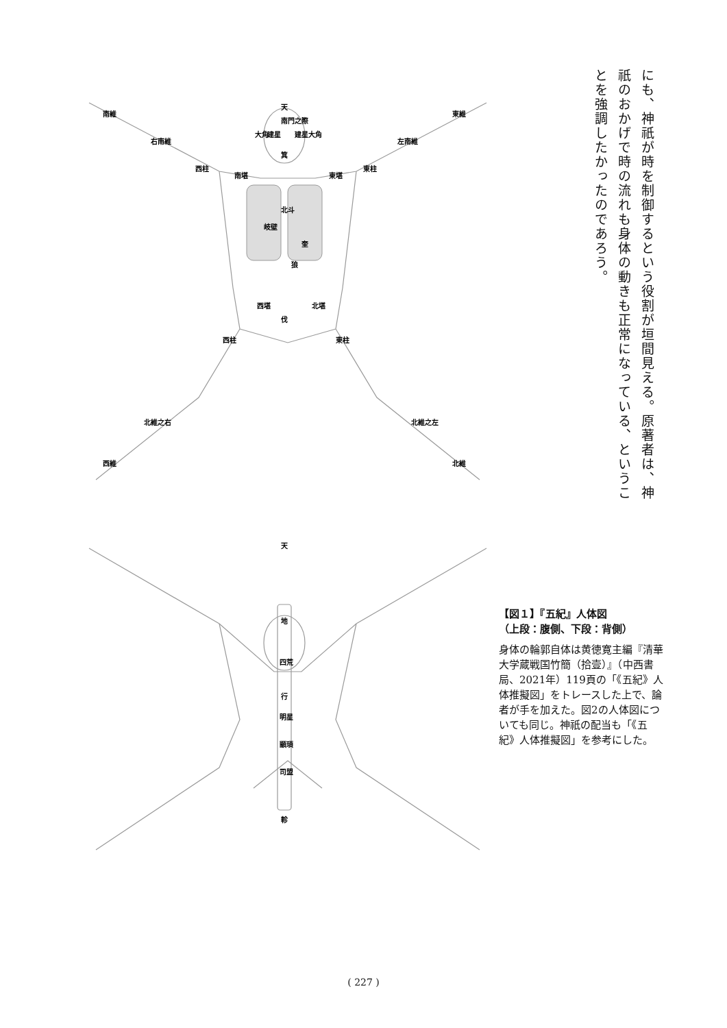にも、神祇が時を制御するという役割が垣間見える。原著者は、神祇のおかげで時の流れも身体の動きも正常になっている、ということを強調したかったのであろう。
天
南門之際
箕
大角
大角
建星
建星
南堪
東堪
北斗
岐壁
奎
狼
西堪
北堪
伐
西柱
東柱
南維
東維
右南維
左南維
西柱
東柱
北維之右
北維之左
西維
北維
天
地
四荒
行
明星
顓頊
司盟
軫
【図１】『五紀』人体図
（上段：腹側、下段：背側）
身体の輪郭自体は黄徳寛主編『清華大学蔵戦国竹簡（拾壹）』（中西書局、2021年）119頁の「《五紀》人体推擬図」をトレースした上で、論者が手を加えた。図2の人体図についても同じ。神祇の配当も「《五紀》人体推擬図」を参考にした。
( 227 )